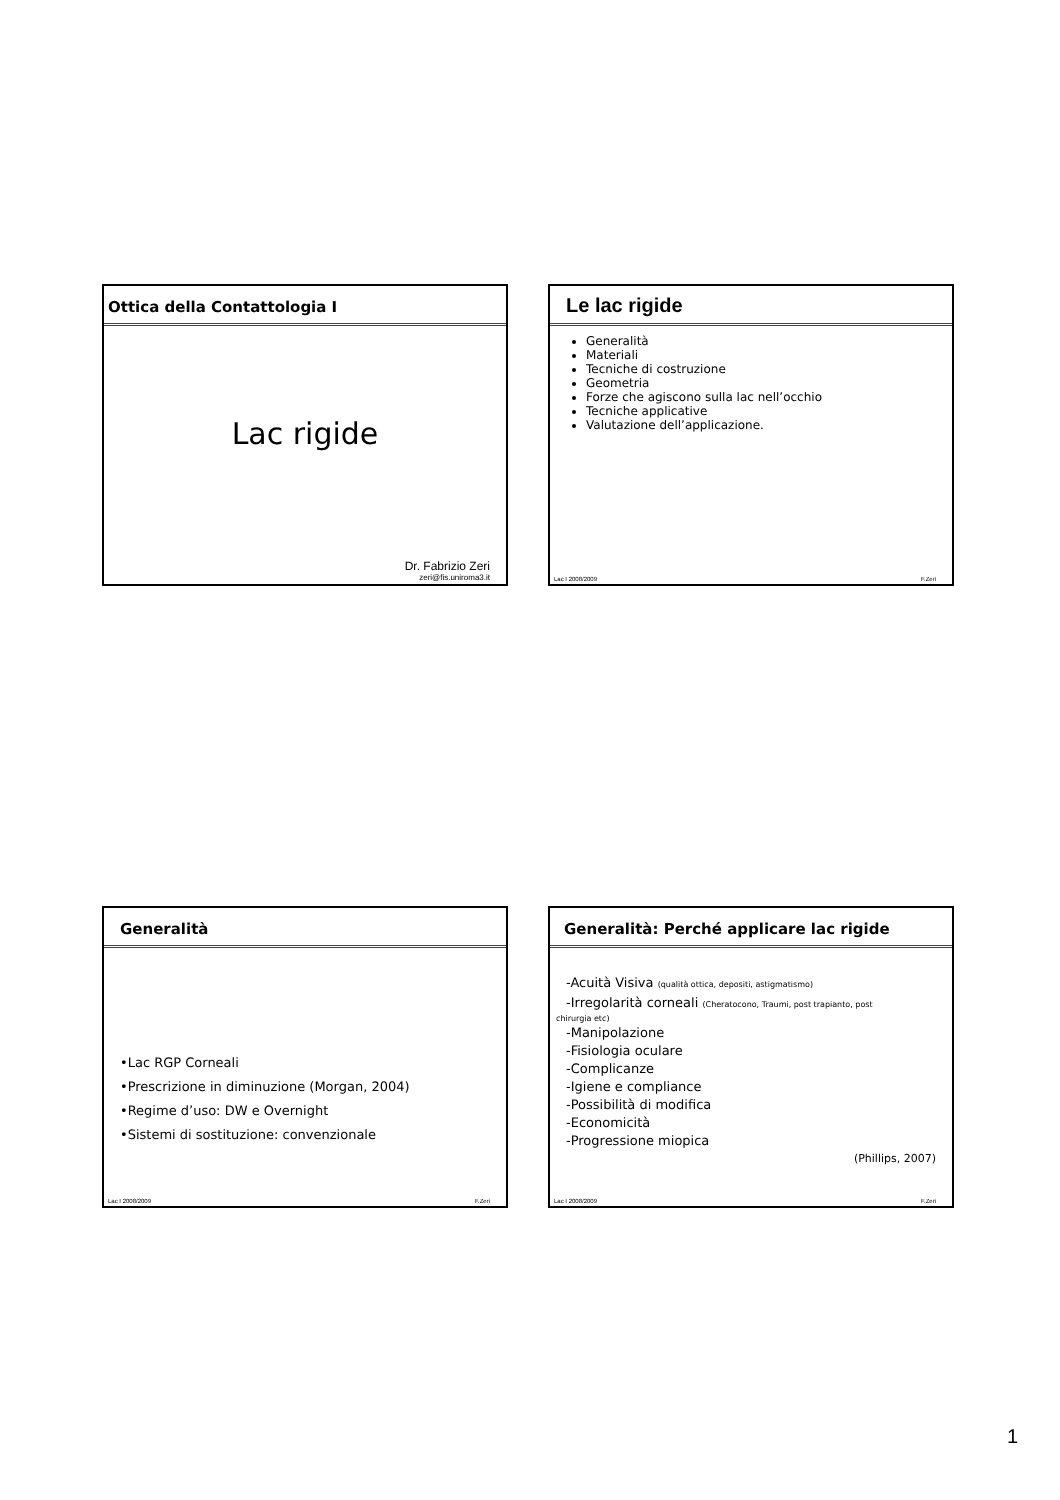Ottica della Contattologia I
Lac rigide
Dr. Fabrizio Zeri
zeri@fis.uniroma3.it
Le lac rigide
Generalità
Materiali
Tecniche di costruzione
Geometria
Forze che agiscono sulla lac nell’occhio
Tecniche applicative
Valutazione dell’applicazione.
Lac I 2008/2009 F.Zeri
Generalità
•Lac RGP Corneali
•Prescrizione in diminuzione (Morgan, 2004)
•Regime d’uso: DW e Overnight
•Sistemi di sostituzione: convenzionale
Lac I 2008/2009 F.Zeri
Generalità: Perché applicare lac rigide
-Acuità Visiva (qualità ottica, depositi, astigmatismo)
-Irregolarità corneali (Cheratocono, Traumi, post trapianto, post
chirurgia etc)
-Manipolazione
-Fisiologia oculare
-Complicanze
-Igiene e compliance
-Possibilità di modifica
-Economicità
-Progressione miopica
(Phillips, 2007)
Lac I 2008/2009 F.Zeri
1